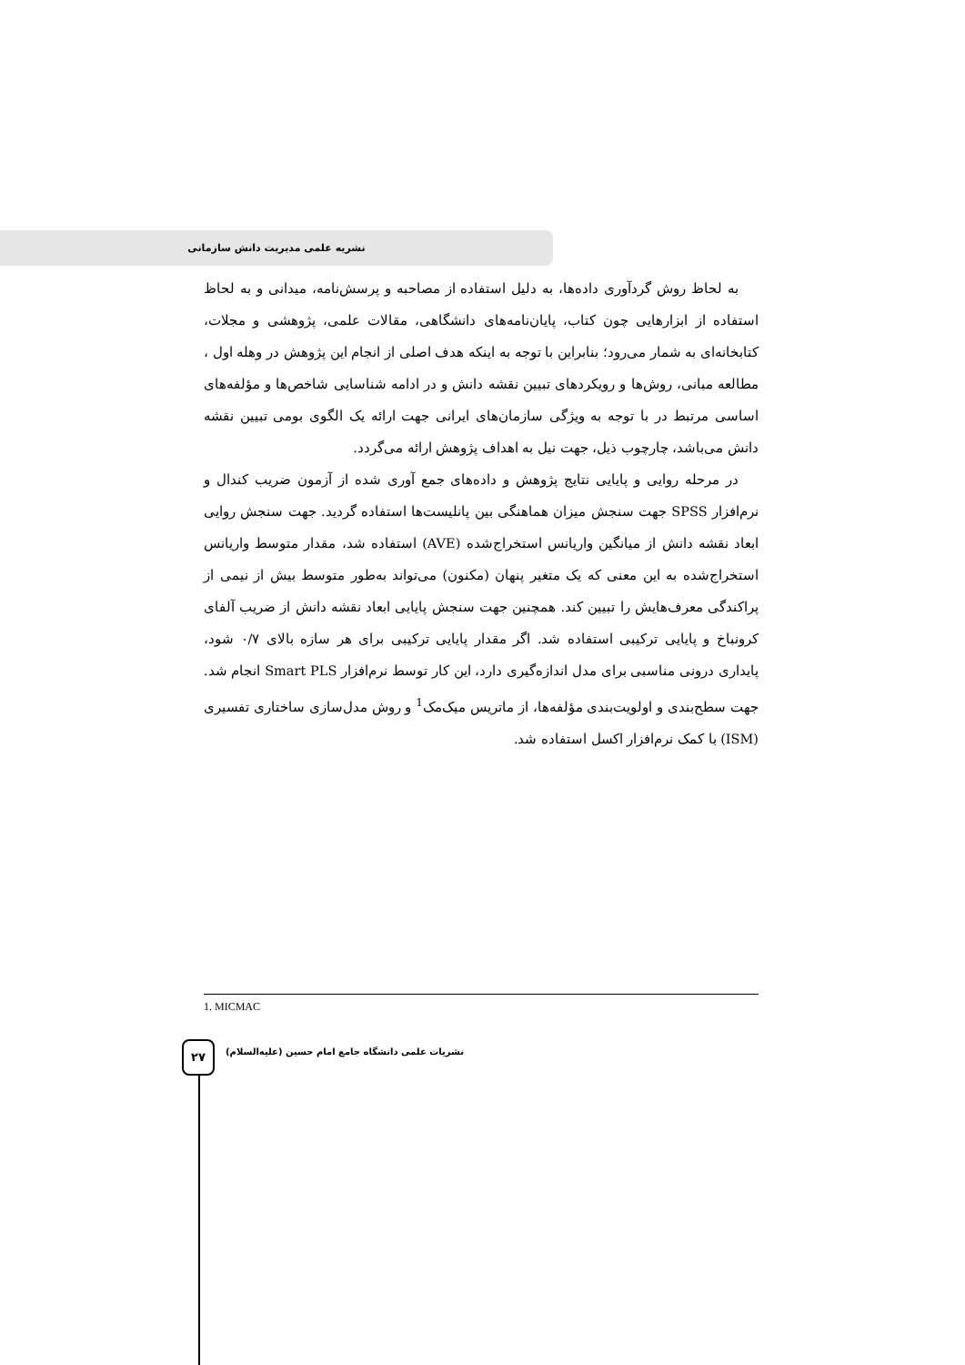نشریه علمی مدیریت دانش سازمانی
به لحاظ روش گردآوری داده‌ها، به دلیل استفاده از مصاحبه و پرسش‌نامه، میدانی و به لحاظ استفاده از ابزارهایی چون کتاب، پایان‌نامه‌های دانشگاهی، مقالات علمی، پژوهشی و مجلات، کتابخانه‌ای به شمار می‌رود؛ بنابراین با توجه به اینکه هدف اصلی از انجام این پژوهش در وهله اول ، مطالعه مبانی، روش‌ها و رویکردهای تبیین نقشه دانش و در ادامه شناسایی شاخص‌ها و مؤلفه‌های اساسی مرتبط در با توجه به ویژگی سازمان‌های ایرانی جهت ارائه یک الگوی بومی تبیین نقشه دانش می‌باشد، چارچوب ذیل، جهت نیل به اهداف پژوهش ارائه می‌گردد.
در مرحله روایی و پایایی نتایج پژوهش و داده‌های جمع آوری شده از آزمون ضریب کندال و نرم‌افزار SPSS جهت سنجش میزان هماهنگی بین پانلیست‌ها استفاده گردید. جهت سنجش روایی ابعاد نقشه دانش از میانگین واریانس استخراج‌شده (AVE) استفاده شد، مقدار متوسط واریانس استخراج‌شده به این معنی که یک متغیر پنهان (مکنون) می‌تواند به‌طور متوسط بیش از نیمی از پراکندگی معرف‌هایش را تبیین کند. همچنین جهت سنجش پایایی ابعاد نقشه دانش از ضریب آلفای کرونباخ و پایایی ترکیبی استفاده شد. اگر مقدار پایایی ترکیبی برای هر سازه بالای ۰/۷ شود، پایداری درونی مناسبی برای مدل اندازه‌گیری دارد، این کار توسط نرم‌افزار Smart PLS انجام شد. جهت سطح‌بندی و اولویت‌بندی مؤلفه‌ها، از ماتریس میک‌مک<sup>1</sup> و روش مدل‌سازی ساختاری تفسیری (ISM) با کمک نرم‌افزار اکسل استفاده شد.
1. MICMAC
۲۷
نشریات علمی دانشگاه جامع امام حسین (علیه‌السلام)